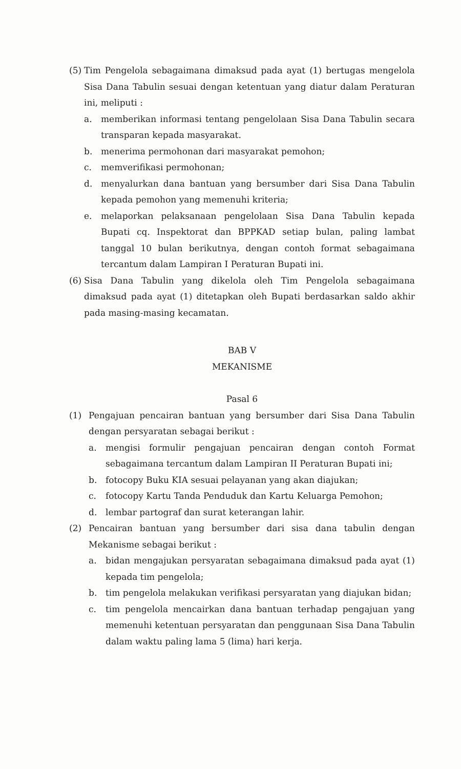(5)
Tim Pengelola sebagaimana dimaksud pada ayat (1) bertugas mengelola Sisa Dana Tabulin sesuai dengan ketentuan yang diatur dalam Peraturan ini, meliputi :
a. memberikan informasi tentang pengelolaan Sisa Dana Tabulin secara transparan kepada masyarakat.
b. menerima permohonan dari masyarakat pemohon;
c. memverifikasi permohonan;
d. menyalurkan dana bantuan yang bersumber dari Sisa Dana Tabulin kepada pemohon yang memenuhi kriteria;
e. melaporkan pelaksanaan pengelolaan Sisa Dana Tabulin kepada Bupati cq. Inspektorat dan BPPKAD setiap bulan, paling lambat tanggal 10 bulan berikutnya, dengan contoh format sebagaimana tercantum dalam Lampiran I Peraturan Bupati ini.
(6)
Sisa Dana Tabulin yang dikelola oleh Tim Pengelola sebagaimana dimaksud pada ayat (1) ditetapkan oleh Bupati berdasarkan saldo akhir pada masing-masing kecamatan.
BAB V
MEKANISME
Pasal 6
(1) Pengajuan pencairan bantuan yang bersumber dari Sisa Dana Tabulin dengan persyaratan sebagai berikut :
a. mengisi formulir pengajuan pencairan dengan contoh Format sebagaimana tercantum dalam Lampiran II Peraturan Bupati ini;
b. fotocopy Buku KIA sesuai pelayanan yang akan diajukan;
c. fotocopy Kartu Tanda Penduduk dan Kartu Keluarga Pemohon;
d. lembar partograf dan surat keterangan lahir.
(2) Pencairan bantuan yang bersumber dari sisa dana tabulin dengan Mekanisme sebagai berikut :
a. bidan mengajukan persyaratan sebagaimana dimaksud pada ayat (1) kepada tim pengelola;
b. tim pengelola melakukan verifikasi persyaratan yang diajukan bidan;
c. tim pengelola mencairkan dana bantuan terhadap pengajuan yang memenuhi ketentuan persyaratan dan penggunaan Sisa Dana Tabulin dalam waktu paling lama 5 (lima) hari kerja.